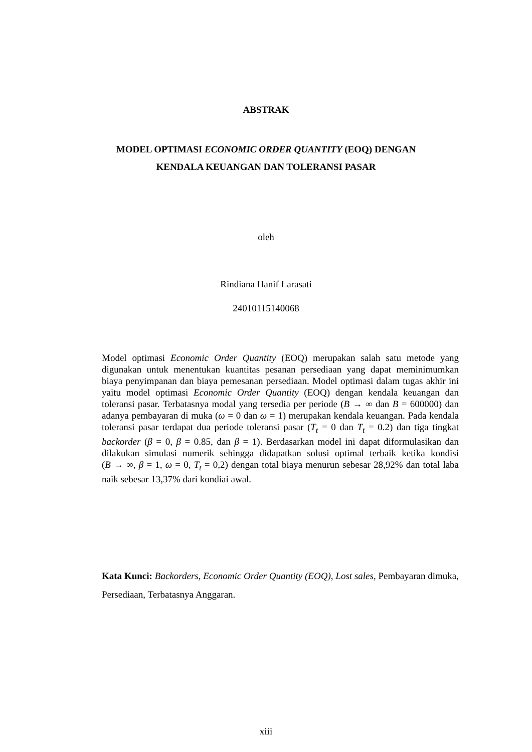ABSTRAK
MODEL OPTIMASI ECONOMIC ORDER QUANTITY (EOQ) DENGAN
KENDALA KEUANGAN DAN TOLERANSI PASAR
oleh
Rindiana Hanif Larasati
24010115140068
Model optimasi Economic Order Quantity (EOQ) merupakan salah satu metode yang digunakan untuk menentukan kuantitas pesanan persediaan yang dapat meminimumkan biaya penyimpanan dan biaya pemesanan persediaan. Model optimasi dalam tugas akhir ini yaitu model optimasi Economic Order Quantity (EOQ) dengan kendala keuangan dan toleransi pasar. Terbatasnya modal yang tersedia per periode (B → ∞ dan B = 600000) dan adanya pembayaran di muka (ω = 0 dan ω = 1) merupakan kendala keuangan. Pada kendala toleransi pasar terdapat dua periode toleransi pasar (T<sub>t</sub> = 0 dan T<sub>t</sub> = 0.2) dan tiga tingkat backorder (β = 0, β = 0.85, dan β = 1). Berdasarkan model ini dapat diformulasikan dan dilakukan simulasi numerik sehingga didapatkan solusi optimal terbaik ketika kondisi (B → ∞, β = 1, ω = 0, T<sub>t</sub> = 0,2) dengan total biaya menurun sebesar 28,92% dan total laba naik sebesar 13,37% dari kondiai awal.
Kata Kunci: Backorders, Economic Order Quantity (EOQ), Lost sales, Pembayaran dimuka, Persediaan, Terbatasnya Anggaran.
xiii